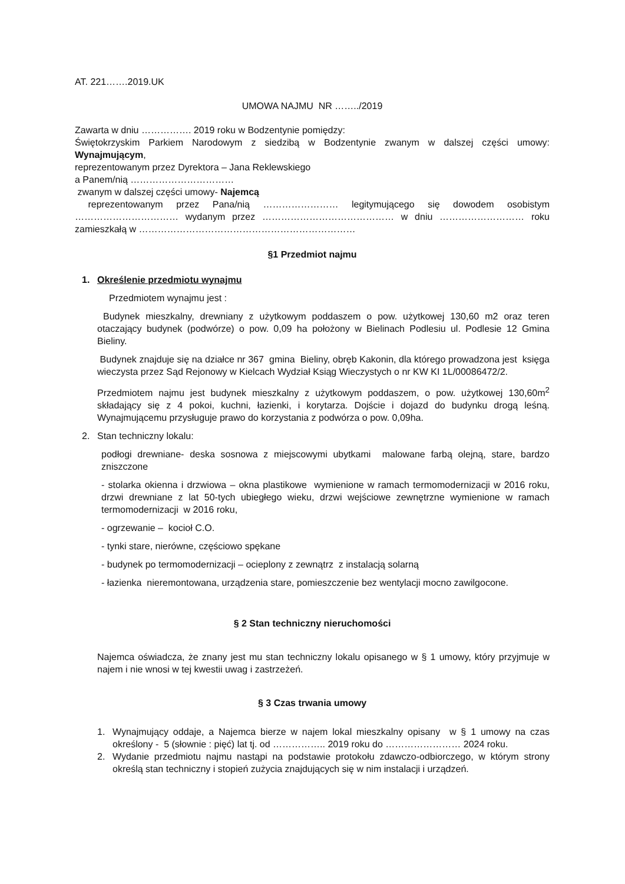AT. 221…….2019.UK
UMOWA NAJMU NR ……../2019
Zawarta w dniu ……………. 2019 roku w Bodzentynie pomiędzy:
Świętokrzyskim Parkiem Narodowym z siedzibą w Bodzentynie zwanym w dalszej części umowy: Wynajmującym,
reprezentowanym przez Dyrektora – Jana Reklewskiego
a Panem/nią ……………………………
zwanym w dalszej części umowy- Najemcą
reprezentowanym przez Pana/nią …………………… legitymującego się dowodem osobistym …………………………… wydanym przez …………………………………… w dniu ……………………… roku zamieszkałą w ……………………………………………………………
§1 Przedmiot najmu
1. Określenie przedmiotu wynajmu
Przedmiotem wynajmu jest :
Budynek mieszkalny, drewniany z użytkowym poddaszem o pow. użytkowej 130,60 m2 oraz teren otaczający budynek (podwórze) o pow. 0,09 ha położony w Bielinach Podlesiu ul. Podlesie 12 Gmina Bieliny.
Budynek znajduje się na działce nr 367 gmina Bieliny, obręb Kakonin, dla którego prowadzona jest księga wieczysta przez Sąd Rejonowy w Kielcach Wydział Ksiąg Wieczystych o nr KW KI 1L/00086472/2.
Przedmiotem najmu jest budynek mieszkalny z użytkowym poddaszem, o pow. użytkowej 130,60m<sup>2</sup> składający się z 4 pokoi, kuchni, łazienki, i korytarza. Dojście i dojazd do budynku drogą leśną. Wynajmującemu przysługuje prawo do korzystania z podwórza o pow. 0,09ha.
2. Stan techniczny lokalu:
podłogi drewniane- deska sosnowa z miejscowymi ubytkami malowane farbą olejną, stare, bardzo zniszczone
- stolarka okienna i drzwiowa – okna plastikowe wymienione w ramach termomodernizacji w 2016 roku, drzwi drewniane z lat 50-tych ubiegłego wieku, drzwi wejściowe zewnętrzne wymienione w ramach termomodernizacji w 2016 roku,
- ogrzewanie – kocioł C.O.
- tynki stare, nierówne, częściowo spękane
- budynek po termomodernizacji – ocieplony z zewnątrz z instalacją solarną
- łazienka nieremontowana, urządzenia stare, pomieszczenie bez wentylacji mocno zawilgocone.
§ 2 Stan techniczny nieruchomości
Najemca oświadcza, że znany jest mu stan techniczny lokalu opisanego w § 1 umowy, który przyjmuje w najem i nie wnosi w tej kwestii uwag i zastrzeżeń.
§ 3 Czas trwania umowy
1. Wynajmujący oddaje, a Najemca bierze w najem lokal mieszkalny opisany w § 1 umowy na czas określony - 5 (słownie : pięć) lat tj. od …………….. 2019 roku do …………………… 2024 roku.
2. Wydanie przedmiotu najmu nastąpi na podstawie protokołu zdawczo-odbiorczego, w którym strony określą stan techniczny i stopień zużycia znajdujących się w nim instalacji i urządzeń.